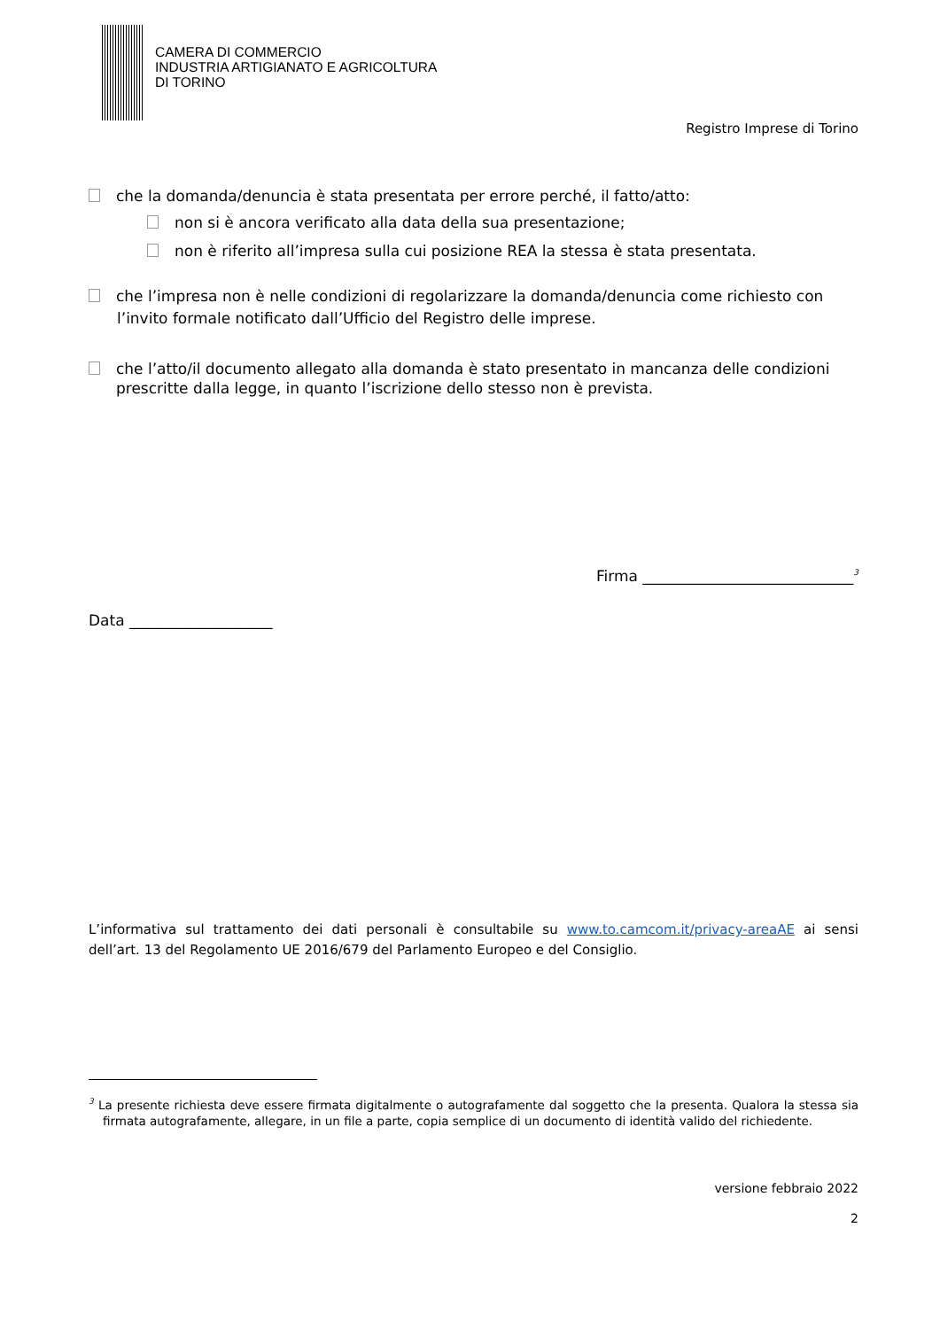CAMERA DI COMMERCIO
INDUSTRIA ARTIGIANATO E AGRICOLTURA
DI TORINO
Registro Imprese di Torino
che la domanda/denuncia è stata presentata per errore perché, il fatto/atto:
non si è ancora verificato alla data della sua presentazione;
non è riferito all’impresa sulla cui posizione REA la stessa è stata presentata.
che l’impresa non è nelle condizioni di regolarizzare la domanda/denuncia come richiesto con l’invito formale notificato dall’Ufficio del Registro delle imprese.
che l’atto/il documento allegato alla domanda è stato presentato in mancanza delle condizioni prescritte dalla legge, in quanto l’iscrizione dello stesso non è prevista.
Firma ____________________________<sup>3</sup>
Data ___________________
L’informativa sul trattamento dei dati personali è consultabile su www.to.camcom.it/privacy-areaAE ai sensi dell’art. 13 del Regolamento UE 2016/679 del Parlamento Europeo e del Consiglio.
<sup>3</sup> La presente richiesta deve essere firmata digitalmente o autografamente dal soggetto che la presenta. Qualora la stessa sia firmata autografamente, allegare, in un file a parte, copia semplice di un documento di identità valido del richiedente.
versione febbraio 2022
2